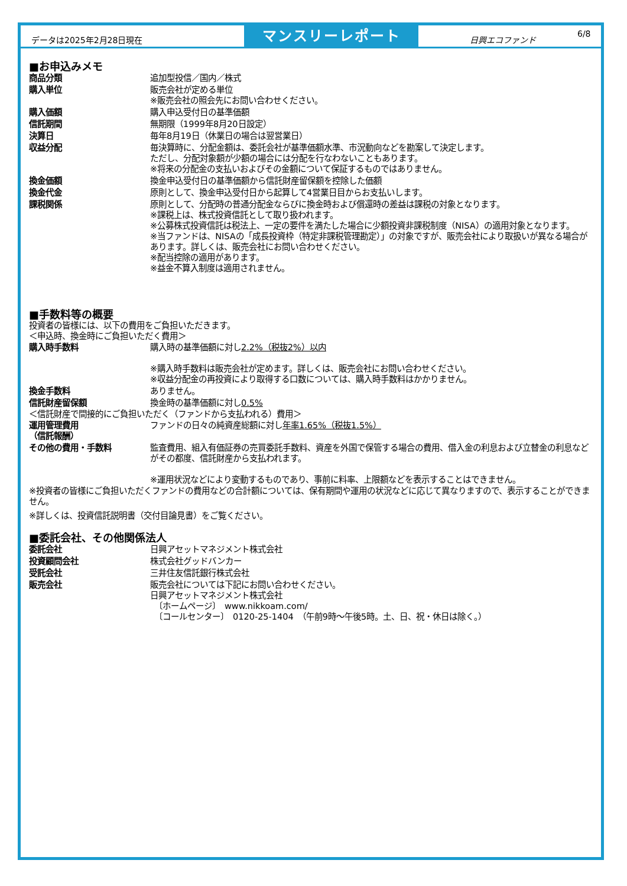データは2025年2月28日現在
マンスリーレポート
日興エコファンド
6/8
■お申込みメモ
| 商品分類 | 追加型投信／国内／株式 |
| 購入単位 | 販売会社が定める単位 ※販売会社の照会先にお問い合わせください。 |
| 購入価額 | 購入申込受付日の基準価額 |
| 信託期間 | 無期限（1999年8月20日設定） |
| 決算日 | 毎年8月19日（休業日の場合は翌営業日） |
| 収益分配 | 毎決算時に、分配金額は、委託会社が基準価額水準、市況動向などを勘案して決定します。 ただし、分配対象額が少額の場合には分配を行なわないこともあります。 ※将来の分配金の支払いおよびその金額について保証するものではありません。 |
| 換金価額 | 換金申込受付日の基準価額から信託財産留保額を控除した価額 |
| 換金代金 | 原則として、換金申込受付日から起算して4営業日目からお支払いします。 |
| 課税関係 | 原則として、分配時の普通分配金ならびに換金時および償還時の差益は課税の対象となります。 ※課税上は、株式投資信託として取り扱われます。 ※公募株式投資信託は税法上、一定の要件を満たした場合に少額投資非課税制度（NISA）の適用対象となります。 ※当ファンドは、NISAの「成長投資枠（特定非課税管理勘定）」の対象ですが、販売会社により取扱いが異なる場合があります。詳しくは、販売会社にお問い合わせください。 ※配当控除の適用があります。 ※益金不算入制度は適用されません。 |
■手数料等の概要
投資者の皆様には、以下の費用をご負担いただきます。
＜申込時、換金時にご負担いただく費用＞
| 購入時手数料 | 購入時の基準価額に対し 2.2%（税抜2%）以内 ※購入時手数料は販売会社が定めます。詳しくは、販売会社にお問い合わせください。 ※収益分配金の再投資により取得する口数については、購入時手数料はかかりません。 |
| 換金手数料 | ありません。 |
| 信託財産留保額 | 換金時の基準価額に対し 0.5% |
＜信託財産で間接的にご負担いただく（ファンドから支払われる）費用＞
| 運用管理費用 （信託報酬） | ファンドの日々の純資産総額に対し 年率1.65%（税抜1.5%） |
| その他の費用・手数料 | 監査費用、組入有価証券の売買委託手数料、資産を外国で保管する場合の費用、借入金の利息および立替金の利息などがその都度、信託財産から支払われます。 ※運用状況などにより変動するものであり、事前に料率、上限額などを表示することはできません。 |
※投資者の皆様にご負担いただくファンドの費用などの合計額については、保有期間や運用の状況などに応じて異なりますので、表示することができません。
※詳しくは、投資信託説明書（交付目論見書）をご覧ください。
■委託会社、その他関係法人
| 委託会社 | 日興アセットマネジメント株式会社 |
| 投資顧問会社 | 株式会社グッドバンカー |
| 受託会社 | 三井住友信託銀行株式会社 |
| 販売会社 | 販売会社については下記にお問い合わせください。 日興アセットマネジメント株式会社 〔ホームページ〕 www.nikkoam.com/ 〔コールセンター〕 0120-25-1404 （午前9時～午後5時。土、日、祝・休日は除く。） |